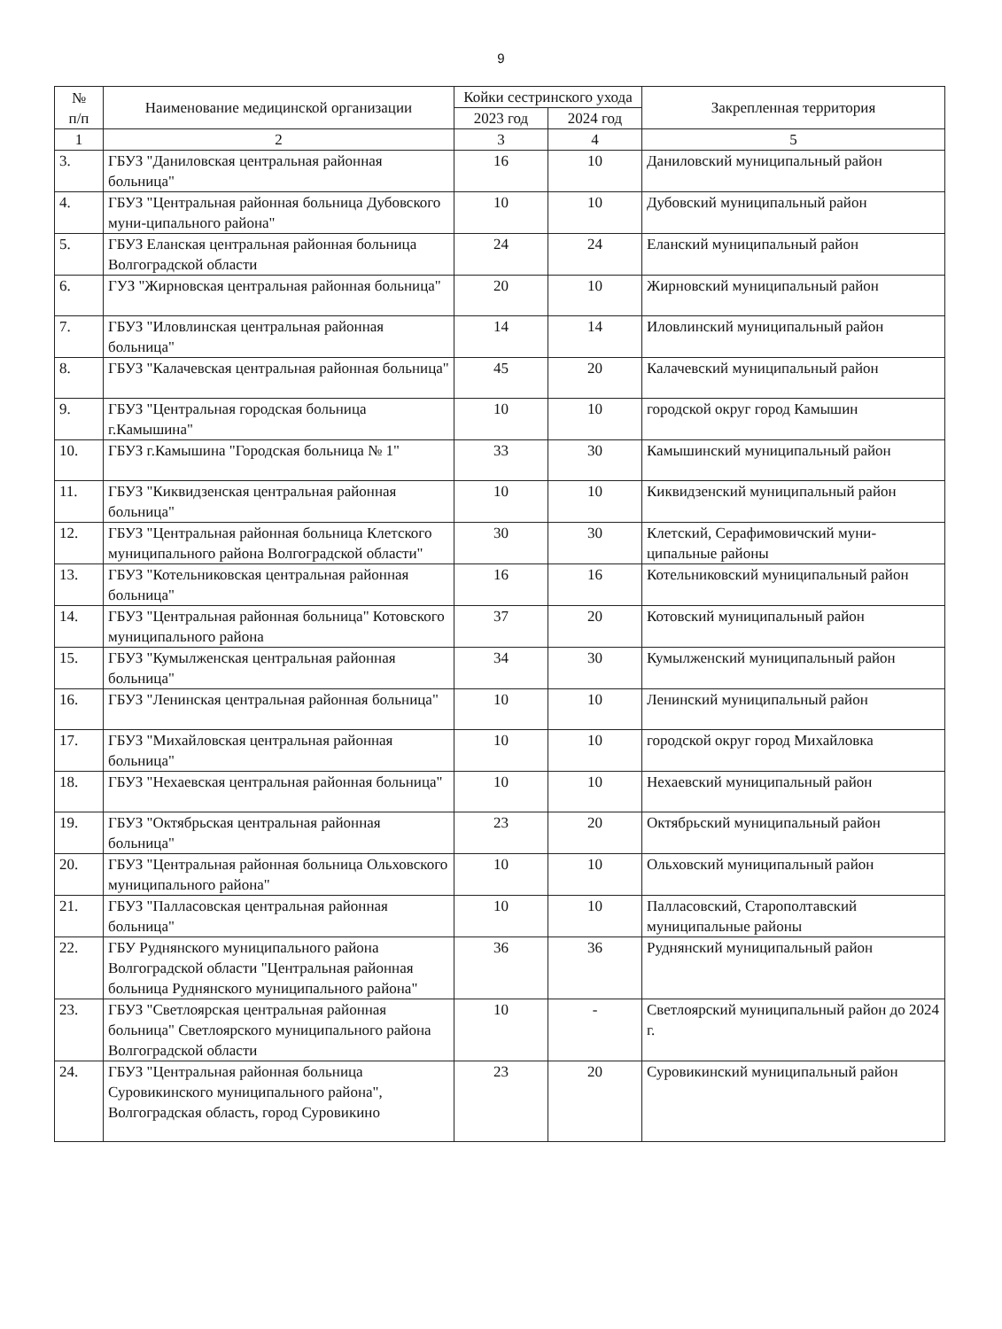9
| № п/п | Наименование медицинской организации | Койки сестринского ухода | | Закрепленная территория |
| --- | --- | --- | --- | --- |
| | | 2023 год | 2024 год | |
| 1 | 2 | 3 | 4 | 5 |
| 3. | ГБУЗ "Даниловская центральная районная больница" | 16 | 10 | Даниловский муниципальный район |
| 4. | ГБУЗ "Центральная районная больница Дубовского муни-ципального района" | 10 | 10 | Дубовский муниципальный район |
| 5. | ГБУЗ Еланская центральная районная больница Волгоградской области | 24 | 24 | Еланский муниципальный район |
| 6. | ГУЗ "Жирновская центральная районная больница" | 20 | 10 | Жирновский муниципальный район |
| 7. | ГБУЗ "Иловлинская центральная районная больница" | 14 | 14 | Иловлинский муниципальный район |
| 8. | ГБУЗ "Калачевская центральная районная больница" | 45 | 20 | Калачевский муниципальный район |
| 9. | ГБУЗ "Центральная городская больница г.Камышина" | 10 | 10 | городской округ город Камышин |
| 10. | ГБУЗ г.Камышина "Городская больница № 1" | 33 | 30 | Камышинский муниципальный район |
| 11. | ГБУЗ "Киквидзенская центральная районная больница" | 10 | 10 | Киквидзенский муниципальный район |
| 12. | ГБУЗ "Центральная районная больница Клетского муниципального района Волгоградской области" | 30 | 30 | Клетский, Серафимовичский муни-ципальные районы |
| 13. | ГБУЗ "Котельниковская центральная районная больница" | 16 | 16 | Котельниковский муниципальный район |
| 14. | ГБУЗ "Центральная районная больница" Котовского муниципального района | 37 | 20 | Котовский муниципальный район |
| 15. | ГБУЗ "Кумылженская центральная районная больница" | 34 | 30 | Кумылженский муниципальный район |
| 16. | ГБУЗ "Ленинская центральная районная больница" | 10 | 10 | Ленинский муниципальный район |
| 17. | ГБУЗ "Михайловская центральная районная больница" | 10 | 10 | городской округ город Михайловка |
| 18. | ГБУЗ "Нехаевская центральная районная больница" | 10 | 10 | Нехаевский муниципальный район |
| 19. | ГБУЗ "Октябрьская центральная районная больница" | 23 | 20 | Октябрьский муниципальный район |
| 20. | ГБУЗ "Центральная районная больница Ольховского муниципального района" | 10 | 10 | Ольховский муниципальный район |
| 21. | ГБУЗ "Палласовская центральная районная больница" | 10 | 10 | Палласовский, Старополтавский муниципальные районы |
| 22. | ГБУ Руднянского муниципального района Волгоградской области "Центральная районная больница Руднянского муниципального района" | 36 | 36 | Руднянский муниципальный район |
| 23. | ГБУЗ "Светлоярская центральная районная больница" Светлоярского муниципального района Волгоградской области | 10 | - | Светлоярский муниципальный район до 2024 г. |
| 24. | ГБУЗ "Центральная районная больница Суровикинского муниципального района", Волгоградская область, город Суровикино | 23 | 20 | Суровикинский муниципальный район |